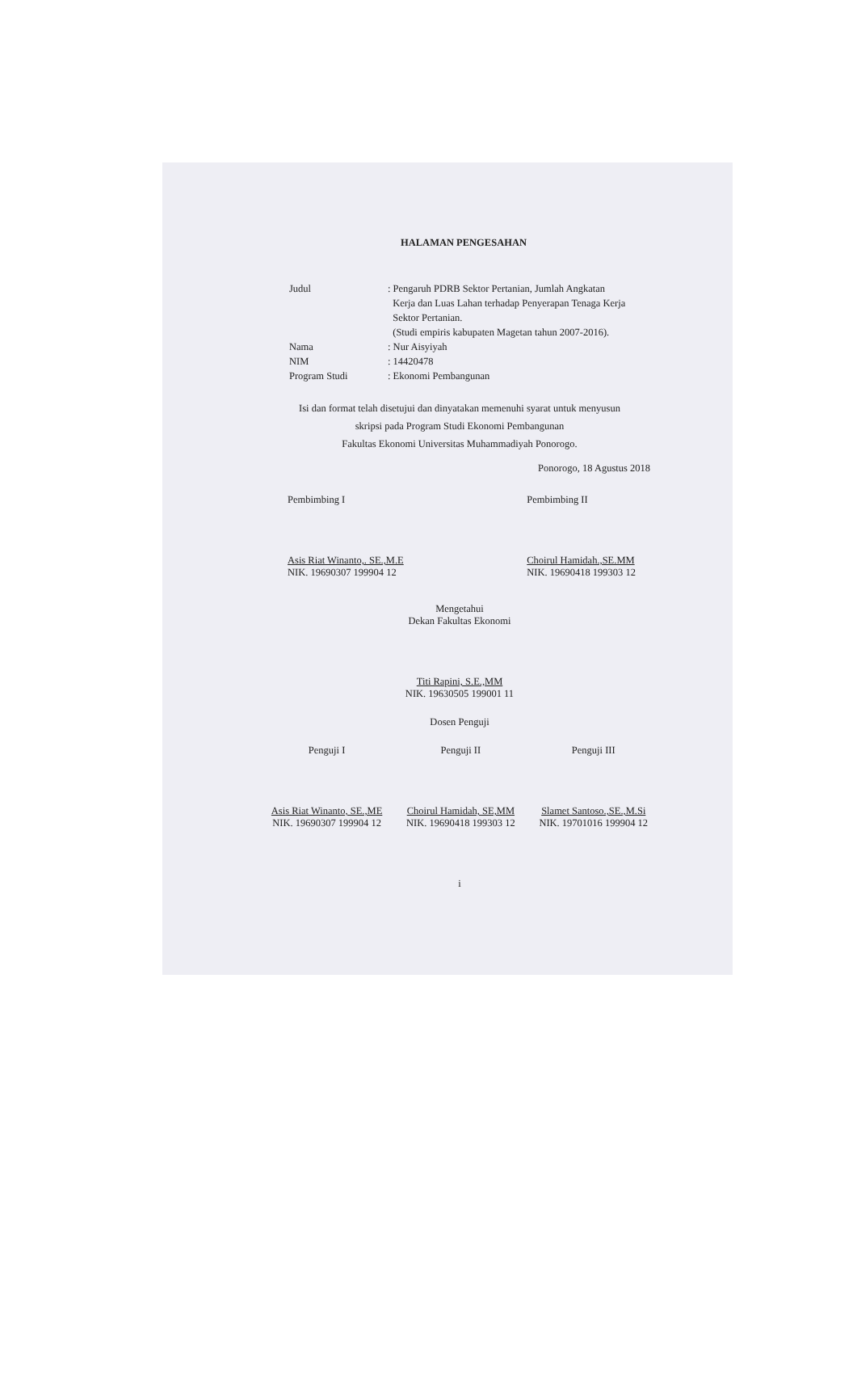HALAMAN PENGESAHAN
| Judul | : Pengaruh PDRB Sektor Pertanian, Jumlah Angkatan Kerja dan Luas Lahan terhadap Penyerapan Tenaga Kerja Sektor Pertanian. (Studi empiris kabupaten Magetan tahun 2007-2016). |
| Nama | : Nur Aisyiyah |
| NIM | : 14420478 |
| Program Studi | : Ekonomi Pembangunan |
Isi dan format telah disetujui dan dinyatakan memenuhi syarat untuk menyusun
skripsi pada Program Studi Ekonomi Pembangunan
Fakultas Ekonomi Universitas Muhammadiyah Ponorogo.
Ponorogo, 18 Agustus 2018
Pembimbing I
Asis Riat Winanto,. SE.,M.E
NIK. 19690307 199904 12
Pembimbing II
Choirul Hamidah.,SE.MM
NIK. 19690418 199303 12
Mengetahui
Dekan Fakultas Ekonomi
Titi Rapini, S.E.,MM
NIK. 19630505 199001 11
Dosen Penguji
Penguji I
Asis Riat Winanto, SE.,ME
NIK. 19690307 199904 12
Penguji II
Choirul Hamidah, SE,MM
NIK. 19690418 199303 12
Penguji III
Slamet Santoso.,SE.,M.Si
NIK. 19701016 199904 12
i